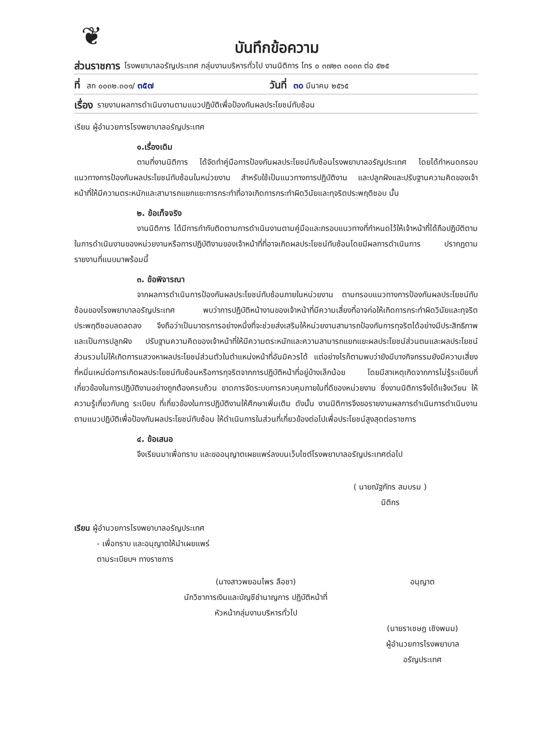❦
บันทึกข้อความ
ส่วนราชการ โรงพยาบาลอรัญประเทศ กลุ่มงานบริหารทั่วไป งานนิติการ โทร ๐ ๓๗๒๓ ๓๐๓๓ ต่อ ๕๒๕
ที่ สก ๐๐๓๒.๓๐๑/ ๓๕๗ วันที่ ๓๐ มีนาคม ๒๕๖๕
เรื่อง รายงานผลการดำเนินงานตามแนวปฏิบัติเพื่อป้องกันผลประโยชน์ทับซ้อน
เรียน ผู้อำนวยการโรงพยาบาลอรัญประเทศ
๑.เรื่องเดิม
ตามที่งานนิติการ ได้จัดทำคู่มือการป้องกันผลประโยชน์ทับซ้อนโรงพยาบาลอรัญประเทศ โดยได้กำหนดกรอบแนวทางการป้องกันผลประโยชน์ทับซ้อนในหน่วยงาน สำหรับใช้เป็นแนวทางการปฏิบัติงาน และปลูกฝังและปรับฐานความคิดของเจ้าหน้าที่ให้มีความตระหนักและสามารถแยกแยะการกระทำที่อาจเกิดการกระทำผิดวินัยและทุจริตประพฤติชอบ นั้น
๒. ข้อเท็จจริง
งานนิติการ ได้มีการกำกับติดตามการดำเนินงานตามคู่มือและกรอบแนวทางที่กำหนดไว้ให้เจ้าหน้าที่ได้ถือปฏิบัติตามในการดำเนินงานของหน่วยงานหรือการปฏิบัติงานของเจ้าหน้าที่ที่อาจเกิดผลประโยชน์ทับซ้อนโดยมีผลการดำเนินการ ปรากฏตามรายงานที่แนบมาพร้อมนี้
๓. ข้อพิจารณา
จากผลการดำเนินการป้องกันผลประโยชน์ทับซ้อนภายในหน่วยงาน ตามกรอบแนวทางการป้องกันผลประโยชน์ทับซ้อนของโรงพยาบาลอรัญประเทศ พบว่าการปฏิบัติหน้างานของเจ้าหน้าที่มีความเสี่ยงที่อาจก่อให้เกิดการกระทำผิดวินัยและทุจริตประพฤติชอบลดลดลง จึงถือว่าเป็นมาตรการอย่างหนึ่งที่จะช่วยส่งเสริมให้หน่วยงานสามารถป้องกันการทุจริตได้อย่างมีประสิทธิภาพ และเป็นการปลูกฝัง ปรับฐานความคิดของเจ้าหน้าที่ให้มีความตระหนักและความสามารถแยกแยะผลประโยชน์ส่วนตนและผลประโยชน์ส่วนรวมไม่ให้เกิดการแสวงหาผลประโยชน์ส่วนตัวในตำแหน่งหน้าที่อันมิควรได้ แต่อย่างไรก็ตามพบว่ายังมีบางกิจกรรมยังมีความเสี่ยงที่หมิ่นเหม่ต่อการเกิดผลประโยชน์ทับซ้อนหรือการทุจริตจากการปฏิบัติหน้าที่อยู่บ้างเล็กน้อย โดยมีสาเหตุเกิดจากการไม่รู้ระเบียบที่เกี่ยวข้องในการปฏิบัติงานอย่างถูกต้องครบถ้วน ขาดการจัดระบบการควบคุมภายในที่ดีของหน่วยงาน ซึ่งงานนิติการจึงได้แจ้งเวียน ให้ความรู้เกี่ยวกับกฎ ระเบียบ ที่เกี่ยวข้องในการปฏิบัติงานให้ศึกษาเพิ่มเติม ดังนั้น งานนิติการจึงขอรายงานผลการดำเนินการดำเนินงานตามแนวปฏิบัติเพื่อป้องกันผลประโยชน์ทับซ้อน ให้ดำเนินการในส่วนที่เกี่ยวข้องต่อไปเพื่อประโยชน์สูงสุดต่อราชการ
๔. ข้อเสนอ
จึงเรียนมาเพื่อทราบ และขออนุญาตเผยแพร่ลงบนเว็บไซต์โรงพยาบาลอรัญประเทศต่อไป
( นายณัฐภัทร สมบรม )
นิติกร
เรียน ผู้อำนวยการโรงพยาบาลอรัญประเทศ
- เพื่อทราบ และอนุญาตให้นำเผยแพร่
ตามระเบียบฯ ทางราชการ
(นางสาวพยอมไพร ลือชา)
นักวิชาการเงินและบัญชีชำนาญการ ปฏิบัติหน้าที่
หัวหน้ากลุ่มงานบริหารทั่วไป
อนุญาต
(นายราเชษฎ เชิงพนม)
ผู้อำนวยการโรงพยาบาลอรัญประเทศ